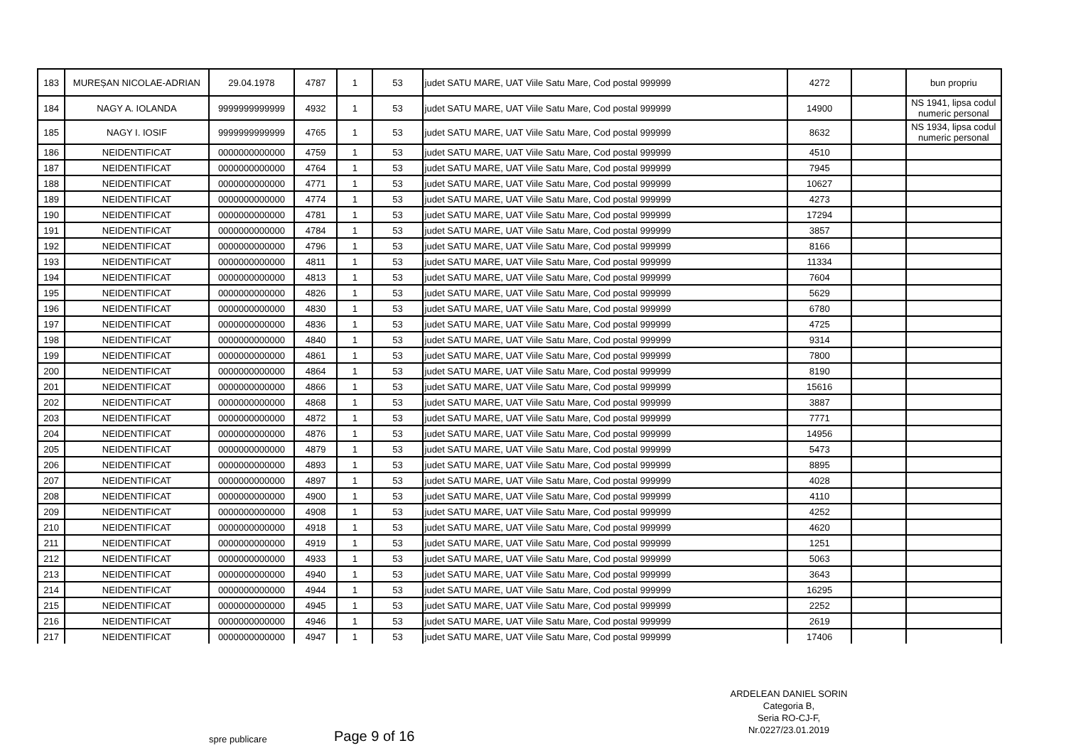| 183 | MUREȘAN NICOLAE-ADRIAN | 29.04.1978 | 4787 | 1 | 53 | judet SATU MARE, UAT Viile Satu Mare, Cod postal 999999 | 4272 | | bun propriu |
| 184 | NAGY A. IOLANDA | 9999999999999 | 4932 | 1 | 53 | judet SATU MARE, UAT Viile Satu Mare, Cod postal 999999 | 14900 | | NS 1941, lipsa codul numeric personal |
| 185 | NAGY I. IOSIF | 9999999999999 | 4765 | 1 | 53 | judet SATU MARE, UAT Viile Satu Mare, Cod postal 999999 | 8632 | | NS 1934, lipsa codul numeric personal |
| 186 | NEIDENTIFICAT | 0000000000000 | 4759 | 1 | 53 | judet SATU MARE, UAT Viile Satu Mare, Cod postal 999999 | 4510 | | |
| 187 | NEIDENTIFICAT | 0000000000000 | 4764 | 1 | 53 | judet SATU MARE, UAT Viile Satu Mare, Cod postal 999999 | 7945 | | |
| 188 | NEIDENTIFICAT | 0000000000000 | 4771 | 1 | 53 | judet SATU MARE, UAT Viile Satu Mare, Cod postal 999999 | 10627 | | |
| 189 | NEIDENTIFICAT | 0000000000000 | 4774 | 1 | 53 | judet SATU MARE, UAT Viile Satu Mare, Cod postal 999999 | 4273 | | |
| 190 | NEIDENTIFICAT | 0000000000000 | 4781 | 1 | 53 | judet SATU MARE, UAT Viile Satu Mare, Cod postal 999999 | 17294 | | |
| 191 | NEIDENTIFICAT | 0000000000000 | 4784 | 1 | 53 | judet SATU MARE, UAT Viile Satu Mare, Cod postal 999999 | 3857 | | |
| 192 | NEIDENTIFICAT | 0000000000000 | 4796 | 1 | 53 | judet SATU MARE, UAT Viile Satu Mare, Cod postal 999999 | 8166 | | |
| 193 | NEIDENTIFICAT | 0000000000000 | 4811 | 1 | 53 | judet SATU MARE, UAT Viile Satu Mare, Cod postal 999999 | 11334 | | |
| 194 | NEIDENTIFICAT | 0000000000000 | 4813 | 1 | 53 | judet SATU MARE, UAT Viile Satu Mare, Cod postal 999999 | 7604 | | |
| 195 | NEIDENTIFICAT | 0000000000000 | 4826 | 1 | 53 | judet SATU MARE, UAT Viile Satu Mare, Cod postal 999999 | 5629 | | |
| 196 | NEIDENTIFICAT | 0000000000000 | 4830 | 1 | 53 | judet SATU MARE, UAT Viile Satu Mare, Cod postal 999999 | 6780 | | |
| 197 | NEIDENTIFICAT | 0000000000000 | 4836 | 1 | 53 | judet SATU MARE, UAT Viile Satu Mare, Cod postal 999999 | 4725 | | |
| 198 | NEIDENTIFICAT | 0000000000000 | 4840 | 1 | 53 | judet SATU MARE, UAT Viile Satu Mare, Cod postal 999999 | 9314 | | |
| 199 | NEIDENTIFICAT | 0000000000000 | 4861 | 1 | 53 | judet SATU MARE, UAT Viile Satu Mare, Cod postal 999999 | 7800 | | |
| 200 | NEIDENTIFICAT | 0000000000000 | 4864 | 1 | 53 | judet SATU MARE, UAT Viile Satu Mare, Cod postal 999999 | 8190 | | |
| 201 | NEIDENTIFICAT | 0000000000000 | 4866 | 1 | 53 | judet SATU MARE, UAT Viile Satu Mare, Cod postal 999999 | 15616 | | |
| 202 | NEIDENTIFICAT | 0000000000000 | 4868 | 1 | 53 | judet SATU MARE, UAT Viile Satu Mare, Cod postal 999999 | 3887 | | |
| 203 | NEIDENTIFICAT | 0000000000000 | 4872 | 1 | 53 | judet SATU MARE, UAT Viile Satu Mare, Cod postal 999999 | 7771 | | |
| 204 | NEIDENTIFICAT | 0000000000000 | 4876 | 1 | 53 | judet SATU MARE, UAT Viile Satu Mare, Cod postal 999999 | 14956 | | |
| 205 | NEIDENTIFICAT | 0000000000000 | 4879 | 1 | 53 | judet SATU MARE, UAT Viile Satu Mare, Cod postal 999999 | 5473 | | |
| 206 | NEIDENTIFICAT | 0000000000000 | 4893 | 1 | 53 | judet SATU MARE, UAT Viile Satu Mare, Cod postal 999999 | 8895 | | |
| 207 | NEIDENTIFICAT | 0000000000000 | 4897 | 1 | 53 | judet SATU MARE, UAT Viile Satu Mare, Cod postal 999999 | 4028 | | |
| 208 | NEIDENTIFICAT | 0000000000000 | 4900 | 1 | 53 | judet SATU MARE, UAT Viile Satu Mare, Cod postal 999999 | 4110 | | |
| 209 | NEIDENTIFICAT | 0000000000000 | 4908 | 1 | 53 | judet SATU MARE, UAT Viile Satu Mare, Cod postal 999999 | 4252 | | |
| 210 | NEIDENTIFICAT | 0000000000000 | 4918 | 1 | 53 | judet SATU MARE, UAT Viile Satu Mare, Cod postal 999999 | 4620 | | |
| 211 | NEIDENTIFICAT | 0000000000000 | 4919 | 1 | 53 | judet SATU MARE, UAT Viile Satu Mare, Cod postal 999999 | 1251 | | |
| 212 | NEIDENTIFICAT | 0000000000000 | 4933 | 1 | 53 | judet SATU MARE, UAT Viile Satu Mare, Cod postal 999999 | 5063 | | |
| 213 | NEIDENTIFICAT | 0000000000000 | 4940 | 1 | 53 | judet SATU MARE, UAT Viile Satu Mare, Cod postal 999999 | 3643 | | |
| 214 | NEIDENTIFICAT | 0000000000000 | 4944 | 1 | 53 | judet SATU MARE, UAT Viile Satu Mare, Cod postal 999999 | 16295 | | |
| 215 | NEIDENTIFICAT | 0000000000000 | 4945 | 1 | 53 | judet SATU MARE, UAT Viile Satu Mare, Cod postal 999999 | 2252 | | |
| 216 | NEIDENTIFICAT | 0000000000000 | 4946 | 1 | 53 | judet SATU MARE, UAT Viile Satu Mare, Cod postal 999999 | 2619 | | |
| 217 | NEIDENTIFICAT | 0000000000000 | 4947 | 1 | 53 | judet SATU MARE, UAT Viile Satu Mare, Cod postal 999999 | 17406 | | |
ARDELEAN DANIEL SORIN
Categoria B,
Seria RO-CJ-F,
Nr.0227/23.01.2019
spre publicare Page 9 of 16